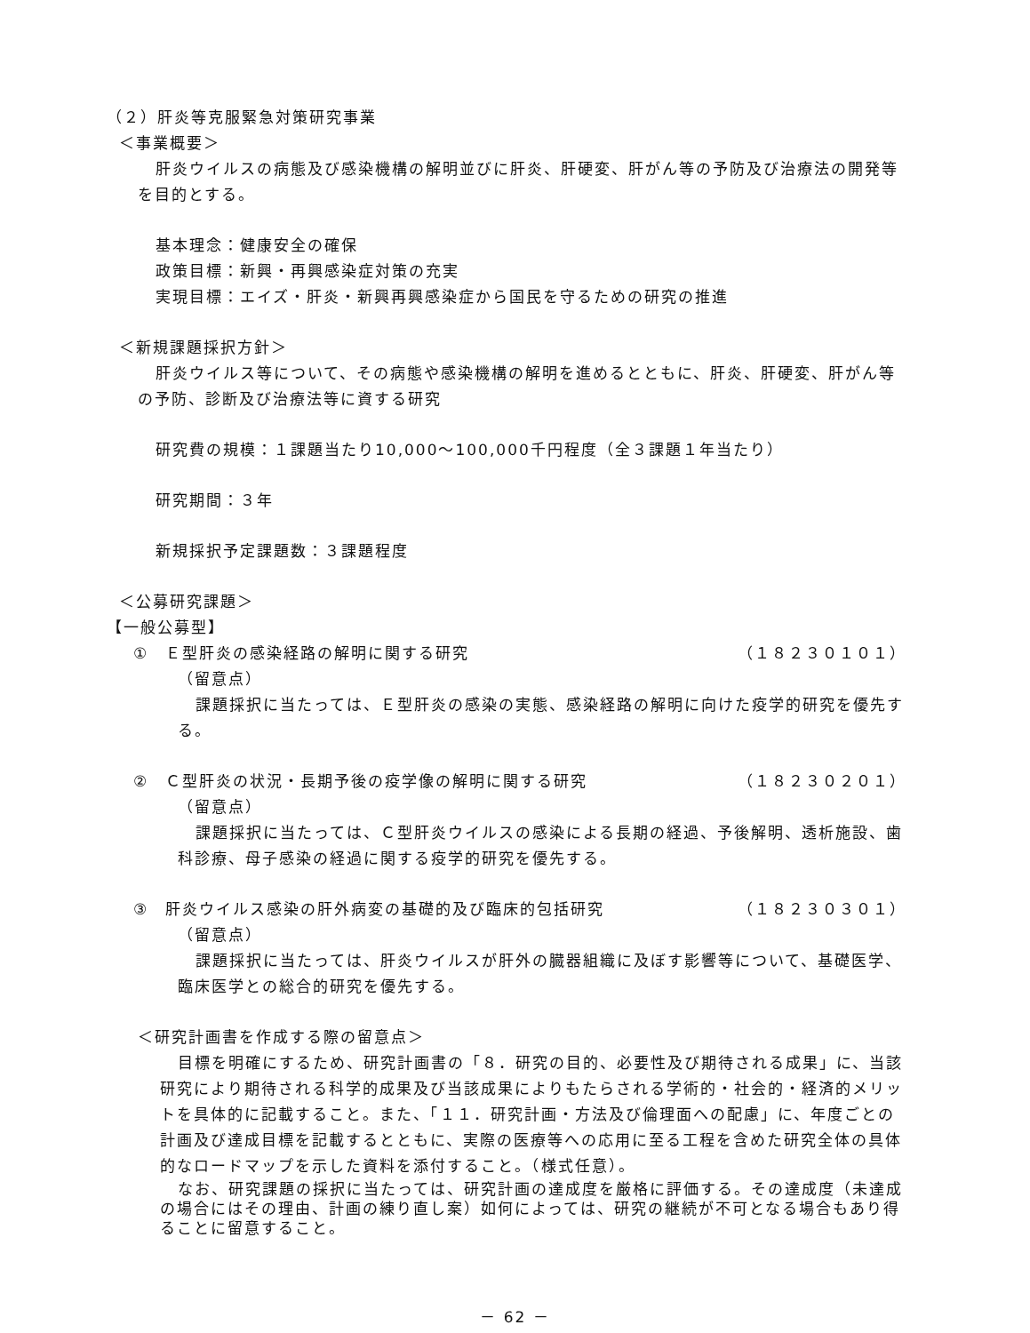（２）肝炎等克服緊急対策研究事業
＜事業概要＞
肝炎ウイルスの病態及び感染機構の解明並びに肝炎、肝硬変、肝がん等の予防及び治療法の開発等を目的とする。
基本理念：健康安全の確保
政策目標：新興・再興感染症対策の充実
実現目標：エイズ・肝炎・新興再興感染症から国民を守るための研究の推進
＜新規課題採択方針＞
肝炎ウイルス等について、その病態や感染機構の解明を進めるとともに、肝炎、肝硬変、肝がん等の予防、診断及び治療法等に資する研究
研究費の規模：１課題当たり10,000～100,000千円程度（全３課題１年当たり）
研究期間：３年
新規採択予定課題数：３課題程度
＜公募研究課題＞
【一般公募型】
①　Ｅ型肝炎の感染経路の解明に関する研究 （１８２３０１０１）
（留意点）
課題採択に当たっては、Ｅ型肝炎の感染の実態、感染経路の解明に向けた疫学的研究を優先する。
②　Ｃ型肝炎の状況・長期予後の疫学像の解明に関する研究 （１８２３０２０１）
（留意点）
課題採択に当たっては、Ｃ型肝炎ウイルスの感染による長期の経過、予後解明、透析施設、歯科診療、母子感染の経過に関する疫学的研究を優先する。
③　肝炎ウイルス感染の肝外病変の基礎的及び臨床的包括研究 （１８２３０３０１）
（留意点）
課題採択に当たっては、肝炎ウイルスが肝外の臓器組織に及ぼす影響等について、基礎医学、臨床医学との総合的研究を優先する。
＜研究計画書を作成する際の留意点＞
目標を明確にするため、研究計画書の「８．研究の目的、必要性及び期待される成果」に、当該研究により期待される科学的成果及び当該成果によりもたらされる学術的・社会的・経済的メリットを具体的に記載すること。また、「１１．研究計画・方法及び倫理面への配慮」に、年度ごとの計画及び達成目標を記載するとともに、実際の医療等への応用に至る工程を含めた研究全体の具体的なロードマップを示した資料を添付すること。（様式任意）。
なお、研究課題の採択に当たっては、研究計画の達成度を厳格に評価する。その達成度（未達成の場合にはその理由、計画の練り直し案）如何によっては、研究の継続が不可となる場合もあり得ることに留意すること。
－ 62 －